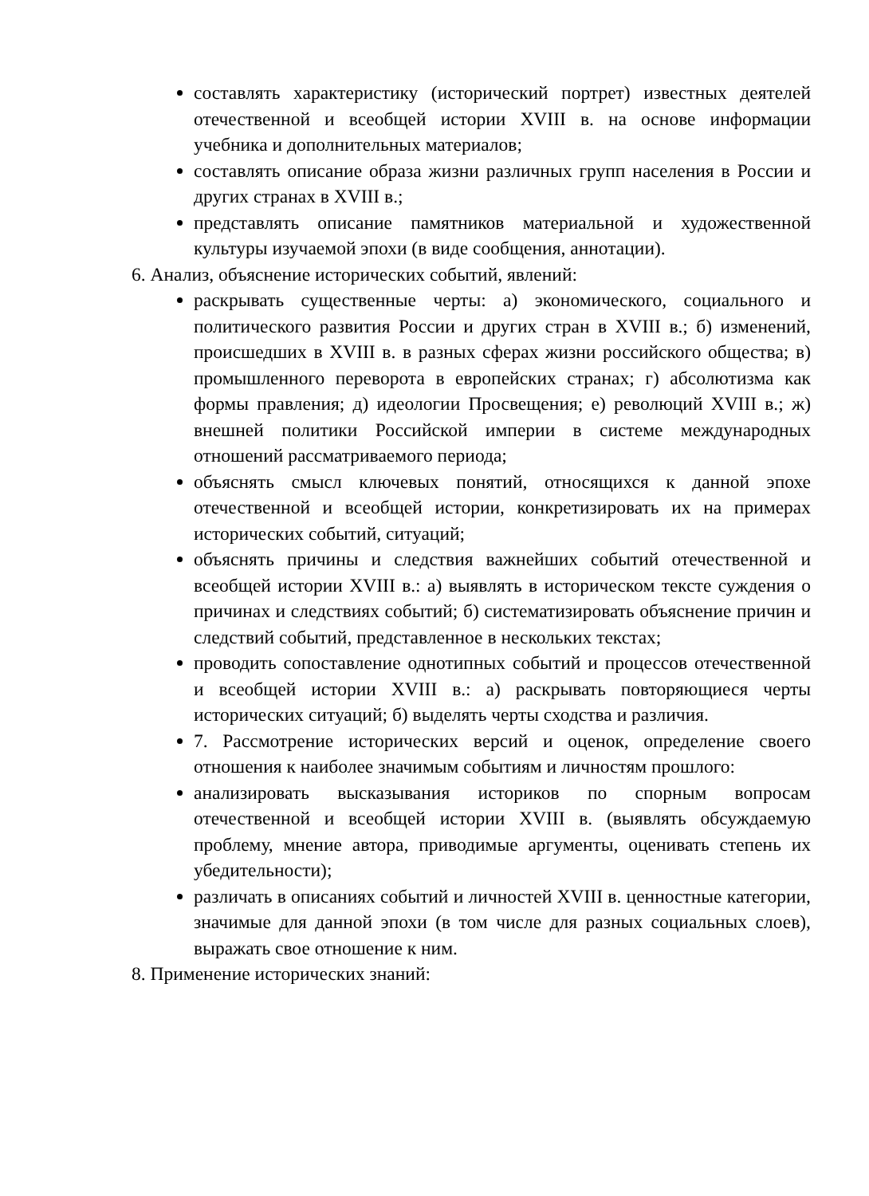составлять характеристику (исторический портрет) известных деятелей отечественной и всеобщей истории XVIII в. на основе информации учебника и дополнительных материалов;
составлять описание образа жизни различных групп населения в России и других странах в XVIII в.;
представлять описание памятников материальной и художественной культуры изучаемой эпохи (в виде сообщения, аннотации).
6. Анализ, объяснение исторических событий, явлений:
раскрывать существенные черты: а) экономического, социального и политического развития России и других стран в XVIII в.; б) изменений, происшедших в XVIII в. в разных сферах жизни российского общества; в) промышленного переворота в европейских странах; г) абсолютизма как формы правления; д) идеологии Просвещения; е) революций XVIII в.; ж) внешней политики Российской империи в системе международных отношений рассматриваемого периода;
объяснять смысл ключевых понятий, относящихся к данной эпохе отечественной и всеобщей истории, конкретизировать их на примерах исторических событий, ситуаций;
объяснять причины и следствия важнейших событий отечественной и всеобщей истории XVIII в.: а) выявлять в историческом тексте суждения о причинах и следствиях событий; б) систематизировать объяснение причин и следствий событий, представленное в нескольких текстах;
проводить сопоставление однотипных событий и процессов отечественной и всеобщей истории XVIII в.: а) раскрывать повторяющиеся черты исторических ситуаций; б) выделять черты сходства и различия.
7. Рассмотрение исторических версий и оценок, определение своего отношения к наиболее значимым событиям и личностям прошлого:
анализировать высказывания историков по спорным вопросам отечественной и всеобщей истории XVIII в. (выявлять обсуждаемую проблему, мнение автора, приводимые аргументы, оценивать степень их убедительности);
различать в описаниях событий и личностей XVIII в. ценностные категории, значимые для данной эпохи (в том числе для разных социальных слоев), выражать свое отношение к ним.
8. Применение исторических знаний: